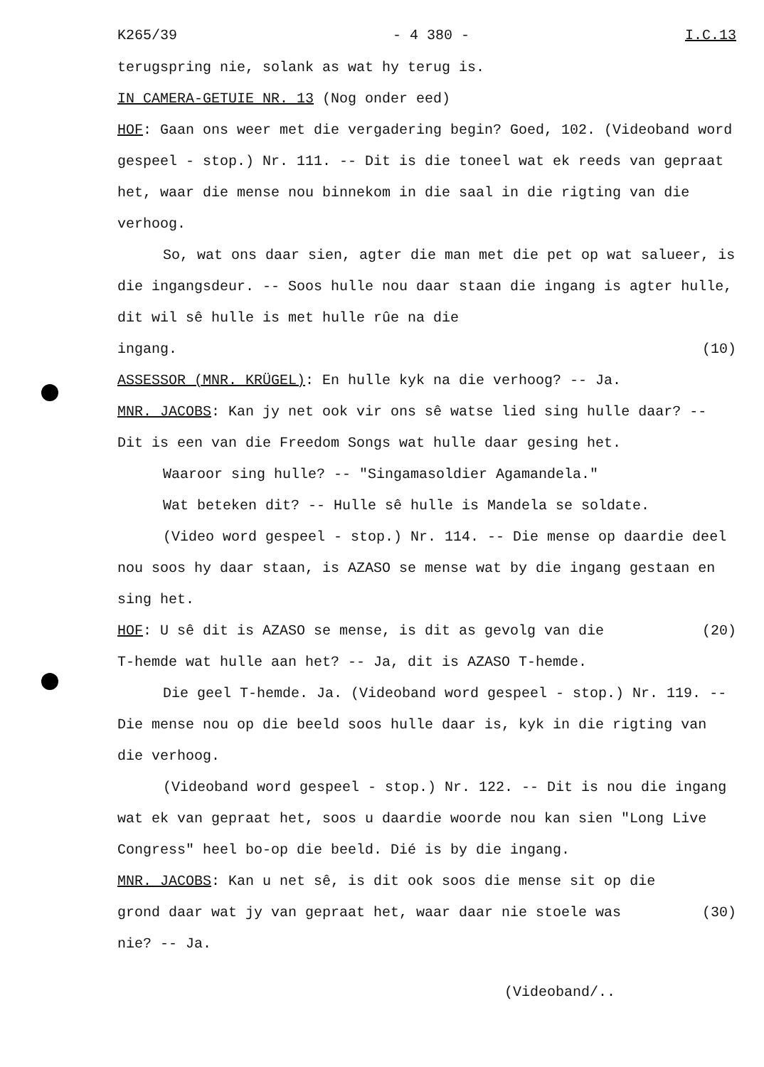K265/39 - 4 380 - I.C.13
terugspring nie, solank as wat hy terug is.
IN CAMERA-GETUIE NR. 13 (Nog onder eed)
HOF: Gaan ons weer met die vergadering begin? Goed, 102. (Videoband word gespeel - stop.) Nr. 111. -- Dit is die toneel wat ek reeds van gepraat het, waar die mense nou binnekom in die saal in die rigting van die verhoog.
So, wat ons daar sien, agter die man met die pet op wat salueer, is die ingangsdeur. -- Soos hulle nou daar staan die ingang is agter hulle, dit wil sê hulle is met hulle rûe na die
ingang. (10)
ASSESSOR (MNR. KRÜGEL): En hulle kyk na die verhoog? -- Ja.
MNR. JACOBS: Kan jy net ook vir ons sê watse lied sing hulle daar? -- Dit is een van die Freedom Songs wat hulle daar gesing het.
Waaroor sing hulle? -- "Singamasoldier Agamandela."
Wat beteken dit? -- Hulle sê hulle is Mandela se soldate.
(Video word gespeel - stop.) Nr. 114. -- Die mense op daardie deel nou soos hy daar staan, is AZASO se mense wat by die ingang gestaan en sing het.
HOF: U sê dit is AZASO se mense, is dit as gevolg van die
(20)
T-hemde wat hulle aan het? -- Ja, dit is AZASO T-hemde.
Die geel T-hemde. Ja. (Videoband word gespeel - stop.) Nr. 119. -- Die mense nou op die beeld soos hulle daar is, kyk in die rigting van die verhoog.
(Videoband word gespeel - stop.) Nr. 122. -- Dit is nou die ingang wat ek van gepraat het, soos u daardie woorde nou kan sien "Long Live Congress" heel bo-op die beeld. Dié is by die ingang.
MNR. JACOBS: Kan u net sê, is dit ook soos die mense sit op die
grond daar wat jy van gepraat het, waar daar nie stoele was
(30)
nie? -- Ja.
(Videoband/..